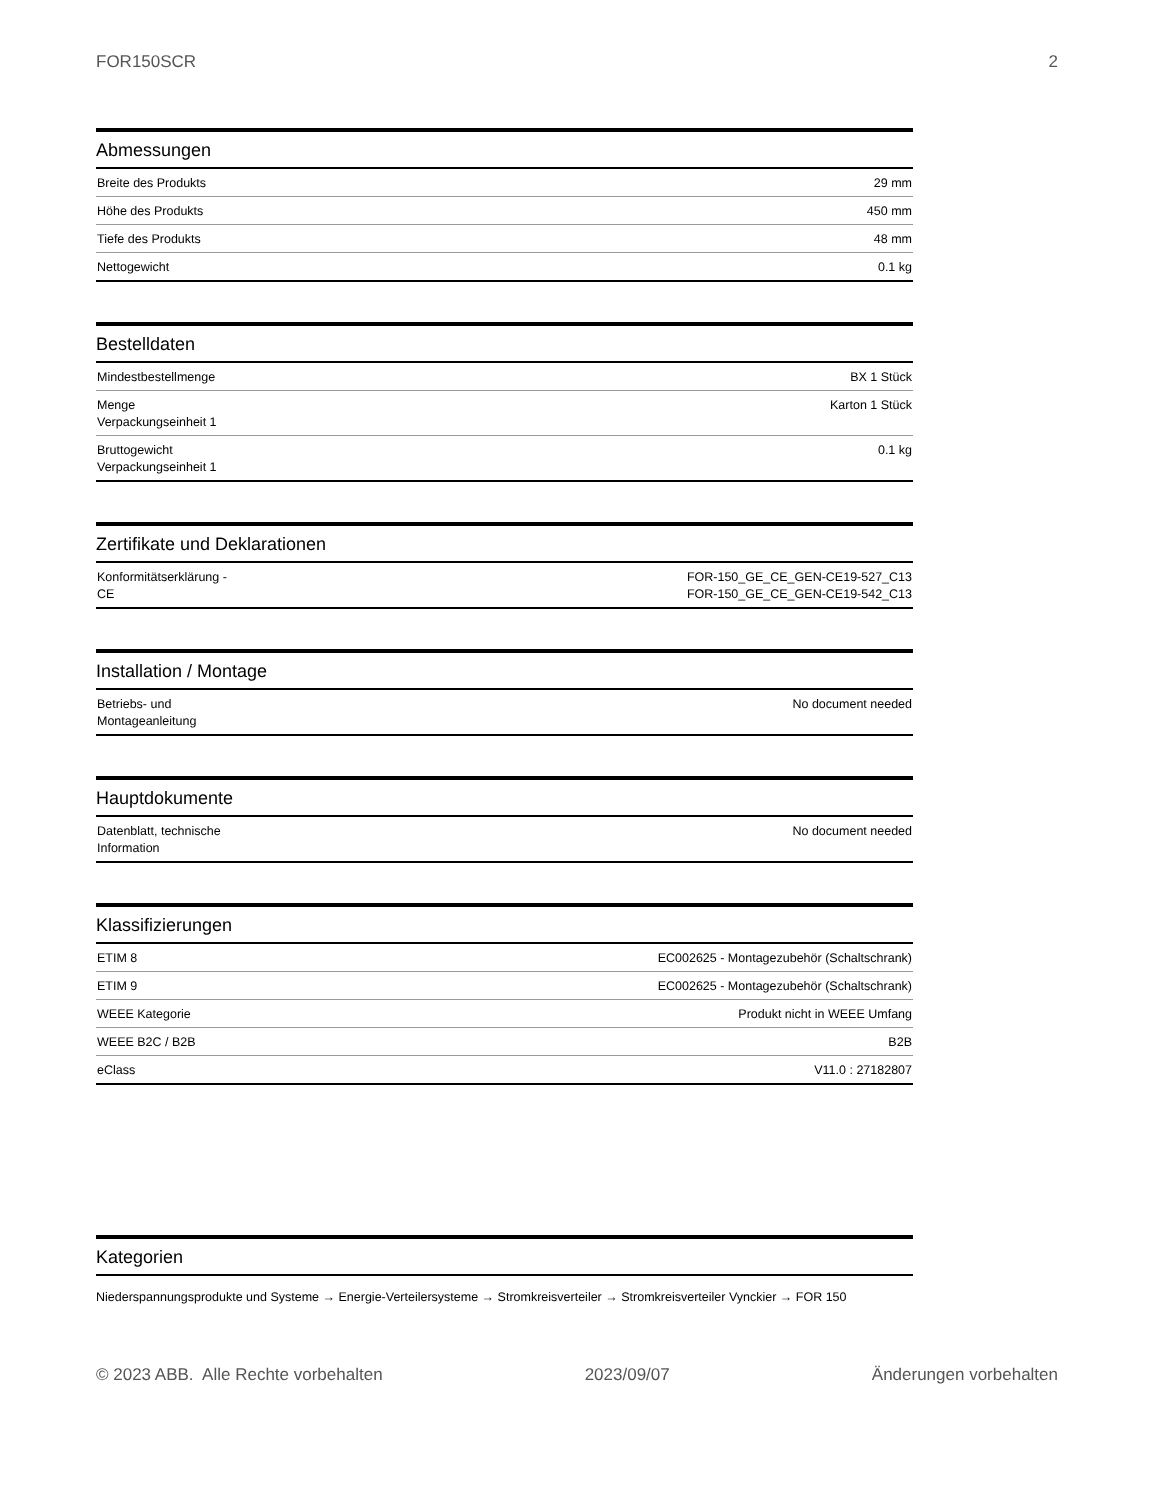FOR150SCR 2
Abmessungen
| Breite des Produkts | 29 mm |
| Höhe des Produkts | 450 mm |
| Tiefe des Produkts | 48 mm |
| Nettogewicht | 0.1 kg |
Bestelldaten
| Mindestbestellmenge | BX 1 Stück |
| Menge Verpackungseinheit 1 | Karton 1 Stück |
| Bruttogewicht Verpackungseinheit 1 | 0.1 kg |
Zertifikate und Deklarationen
| Konformitätserklärung - CE | FOR-150_GE_CE_GEN-CE19-527_C13 FOR-150_GE_CE_GEN-CE19-542_C13 |
Installation / Montage
| Betriebs- und Montageanleitung | No document needed |
Hauptdokumente
| Datenblatt, technische Information | No document needed |
Klassifizierungen
| ETIM 8 | EC002625 - Montagezubehör (Schaltschrank) |
| ETIM 9 | EC002625 - Montagezubehör (Schaltschrank) |
| WEEE Kategorie | Produkt nicht in WEEE Umfang |
| WEEE B2C / B2B | B2B |
| eClass | V11.0 : 27182807 |
Kategorien
Niederspannungsprodukte und Systeme → Energie-Verteilersysteme → Stromkreisverteiler → Stromkreisverteiler Vynckier → FOR 150
© 2023 ABB. Alle Rechte vorbehalten 2023/09/07 Änderungen vorbehalten